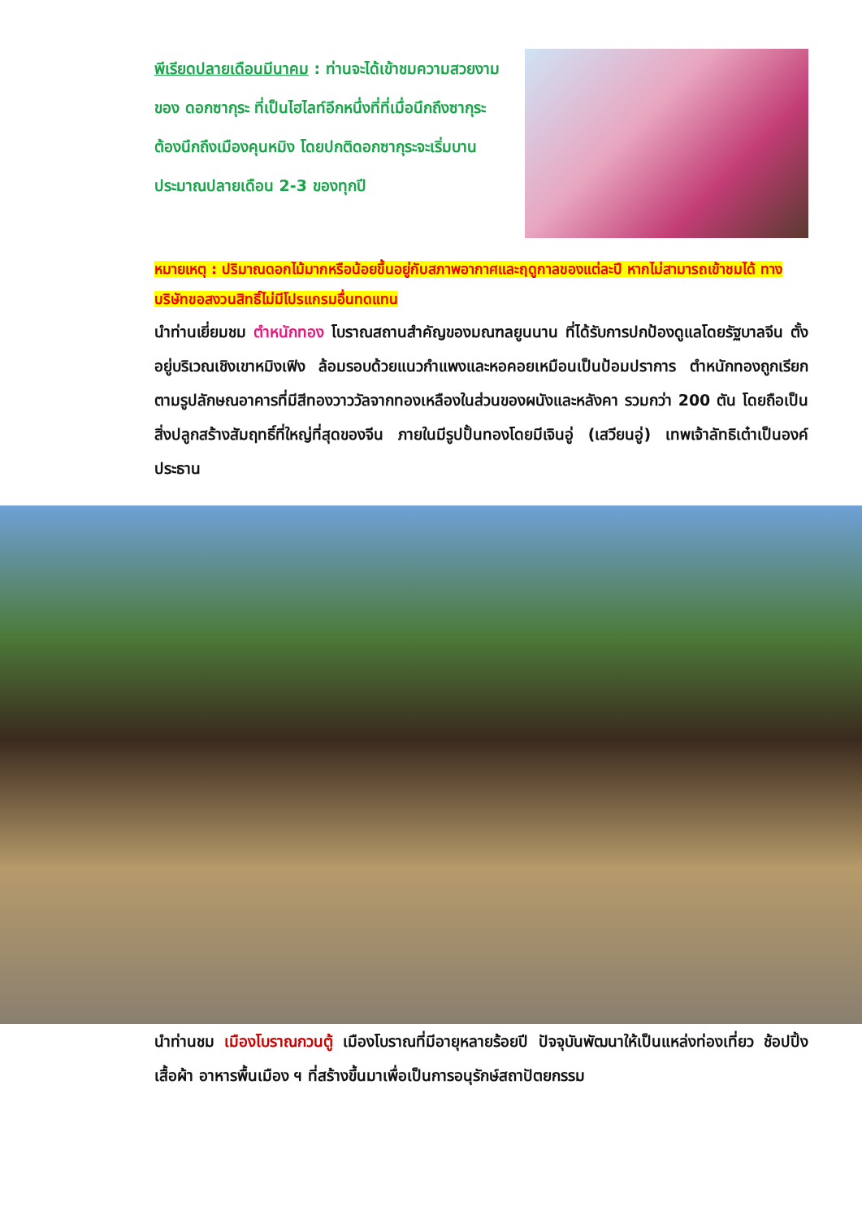พีเรียดปลายเดือนมีนาคม : ท่านจะได้เข้าชมความสวยงามของ ดอกซากุระ ที่เป็นไฮไลท์อีกหนึ่งที่ที่เมื่อนึกถึงซากุระ ต้องนึกถึงเมืองคุนหมิง โดยปกติดอกซากุระจะเริ่มบานประมาณปลายเดือน 2-3 ของทุกปี
หมายเหตุ : ปริมาณดอกไม้มากหรือน้อยขึ้นอยู่กับสภาพอากาศและฤดูกาลของแต่ละปี หากไม่สามารถเข้าชมได้ ทางบริษัทขอสงวนสิทธิ์ไม่มีโปรแกรมอื่นทดแทน
นำท่านเยี่ยมชม ตำหนักทอง โบราณสถานสำคัญของมณฑลยูนนาน ที่ได้รับการปกป้องดูแลโดยรัฐบาลจีน ตั้งอยู่บริเวณเชิงเขาหมิงเฟิง ล้อมรอบด้วยแนวกำแพงและหอคอยเหมือนเป็นป้อมปราการ ตำหนักทองถูกเรียกตามรูปลักษณอาคารที่มีสีทองวาววัลจากทองเหลืองในส่วนของผนังและหลังคา รวมกว่า 200 ตัน โดยถือเป็นสิ่งปลูกสร้างสัมฤทธิ์ที่ใหญ่ที่สุดของจีน ภายในมีรูปปั้นทองโดยมีเจินอู่ (เสวียนอู่) เทพเจ้าลัทธิเต๋าเป็นองค์ประธาน
นำท่านชม เมืองโบราณกวนตู้ เมืองโบราณที่มีอายุหลายร้อยปี ปัจจุบันพัฒนาให้เป็นแหล่งท่องเที่ยว ช้อปปิ้ง เสื้อผ้า อาหารพื้นเมือง ฯ ที่สร้างขึ้นมาเพื่อเป็นการอนุรักษ์สถาปัตยกรรม